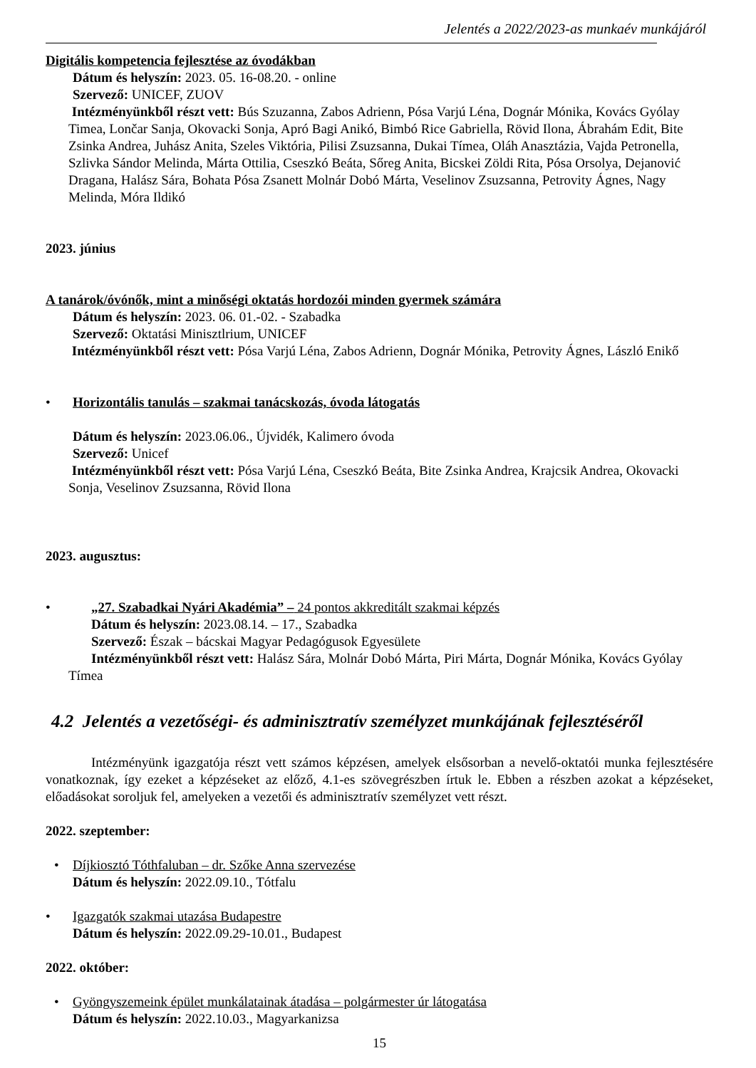Jelentés a 2022/2023-as munkaév munkájáról
Digitális kompetencia fejlesztése az óvodákban
Dátum és helyszín: 2023. 05. 16-08.20. - online
Szervező: UNICEF, ZUOV
Intézményünkből részt vett: Bús Szuzanna, Zabos Adrienn, Pósa Varjú Léna, Dognár Mónika, Kovács Gyólay Timea, Lončar Sanja, Okovacki Sonja, Apró Bagi Anikó, Bimbó Rice Gabriella, Rövid Ilona, Ábrahám Edit, Bite Zsinka Andrea, Juhász Anita, Szeles Viktória, Pilisi Zsuzsanna, Dukai Tímea, Oláh Anasztázia, Vajda Petronella, Szlivka Sándor Melinda, Márta Ottilia, Cseszkó Beáta, Sőreg Anita, Bicskei Zöldi Rita, Pósa Orsolya, Dejanović Dragana, Halász Sára, Bohata Pósa Zsanett Molnár Dobó Márta, Veselinov Zsuzsanna, Petrovity Ágnes, Nagy Melinda, Móra Ildikó
2023. június
A tanárok/óvónők, mint a minőségi oktatás hordozói minden gyermek számára
Dátum és helyszín: 2023. 06. 01.-02. - Szabadka
Szervező: Oktatási Minisztlrium, UNICEF
Intézményünkből részt vett: Pósa Varjú Léna, Zabos Adrienn, Dognár Mónika, Petrovity Ágnes, László Enikő
• Horizontális tanulás – szakmai tanácskozás, óvoda látogatás
Dátum és helyszín: 2023.06.06., Újvidék, Kalimero óvoda
Szervező: Unicef
Intézményünkből részt vett: Pósa Varjú Léna, Cseszkó Beáta, Bite Zsinka Andrea, Krajcsik Andrea, Okovacki Sonja, Veselinov Zsuzsanna, Rövid Ilona
2023. augusztus:
• „27. Szabadkai Nyári Akadémia” – 24 pontos akkreditált szakmai képzés
Dátum és helyszín: 2023.08.14. – 17., Szabadka
Szervező: Észak – bácskai Magyar Pedagógusok Egyesülete
Intézményünkből részt vett: Halász Sára, Molnár Dobó Márta, Piri Márta, Dognár Mónika, Kovács Gyólay Tímea
4.2 Jelentés a vezetőségi- és adminisztratív személyzet munkájának fejlesztéséről
Intézményünk igazgatója részt vett számos képzésen, amelyek elsősorban a nevelő-oktatói munka fejlesztésére vonatkoznak, így ezeket a képzéseket az előző, 4.1-es szövegrészben írtuk le. Ebben a részben azokat a képzéseket, előadásokat soroljuk fel, amelyeken a vezetői és adminisztratív személyzet vett részt.
2022. szeptember:
• Díjkiosztó Tóthfaluban – dr. Szőke Anna szervezése
Dátum és helyszín: 2022.09.10., Tótfalu
• Igazgatók szakmai utazása Budapestre
Dátum és helyszín: 2022.09.29-10.01., Budapest
2022. október:
• Gyöngyszemeink épület munkálatainak átadása – polgármester úr látogatása
Dátum és helyszín: 2022.10.03., Magyarkanizsa
15